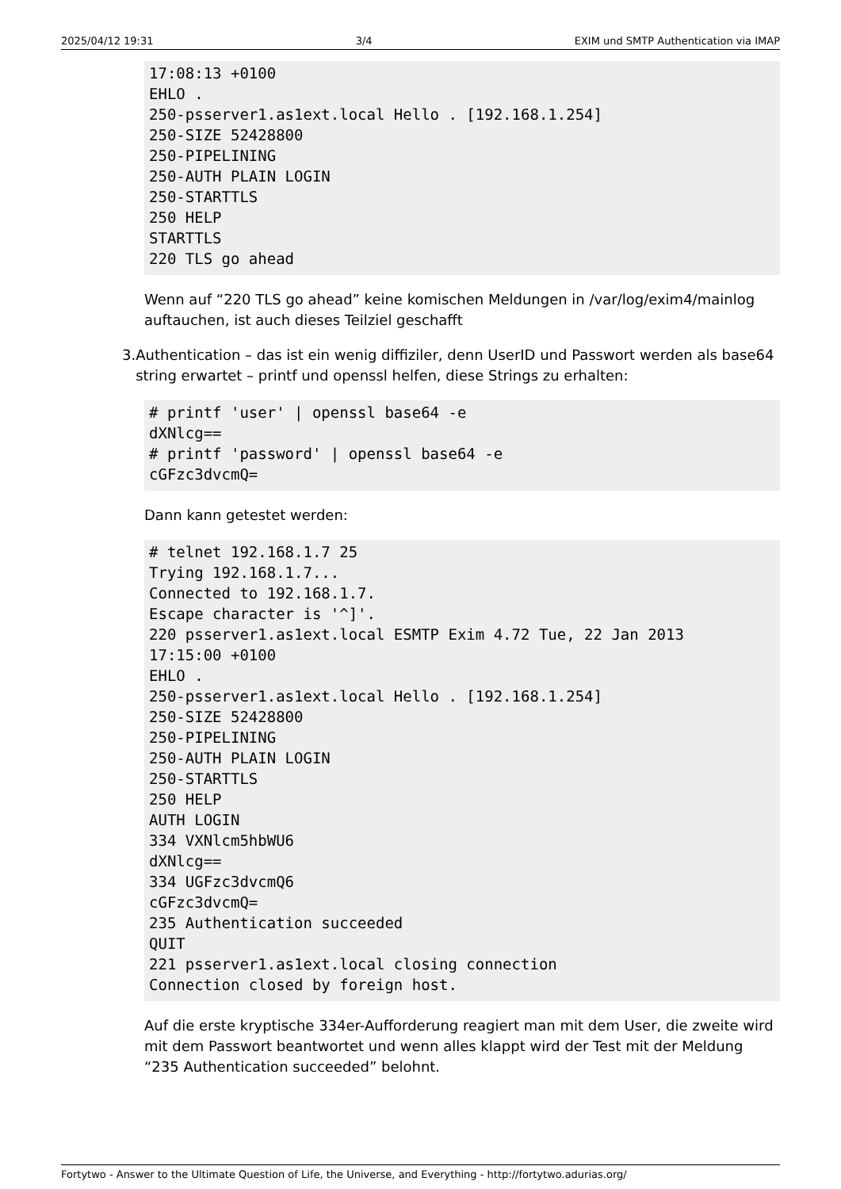2025/04/12 19:31 3/4 EXIM und SMTP Authentication via IMAP
17:08:13 +0100
EHLO .
250-psserver1.as1ext.local Hello . [192.168.1.254]
250-SIZE 52428800
250-PIPELINING
250-AUTH PLAIN LOGIN
250-STARTTLS
250 HELP
STARTTLS
220 TLS go ahead
Wenn auf “220 TLS go ahead” keine komischen Meldungen in /var/log/exim4/mainlog auftauchen, ist auch dieses Teilziel geschafft
3. Authentication – das ist ein wenig diffiziler, denn UserID und Passwort werden als base64 string erwartet – printf und openssl helfen, diese Strings zu erhalten:
# printf 'user' | openssl base64 -e
dXNlcg==
# printf 'password' | openssl base64 -e
cGFzc3dvcmQ=
Dann kann getestet werden:
# telnet 192.168.1.7 25
Trying 192.168.1.7...
Connected to 192.168.1.7.
Escape character is '^]'.
220 psserver1.as1ext.local ESMTP Exim 4.72 Tue, 22 Jan 2013
17:15:00 +0100
EHLO .
250-psserver1.as1ext.local Hello . [192.168.1.254]
250-SIZE 52428800
250-PIPELINING
250-AUTH PLAIN LOGIN
250-STARTTLS
250 HELP
AUTH LOGIN
334 VXNlcm5hbWU6
dXNlcg==
334 UGFzc3dvcmQ6
cGFzc3dvcmQ=
235 Authentication succeeded
QUIT
221 psserver1.as1ext.local closing connection
Connection closed by foreign host.
Auf die erste kryptische 334er-Aufforderung reagiert man mit dem User, die zweite wird mit dem Passwort beantwortet und wenn alles klappt wird der Test mit der Meldung “235 Authentication succeeded” belohnt.
Fortytwo - Answer to the Ultimate Question of Life, the Universe, and Everything - http://fortytwo.adurias.org/